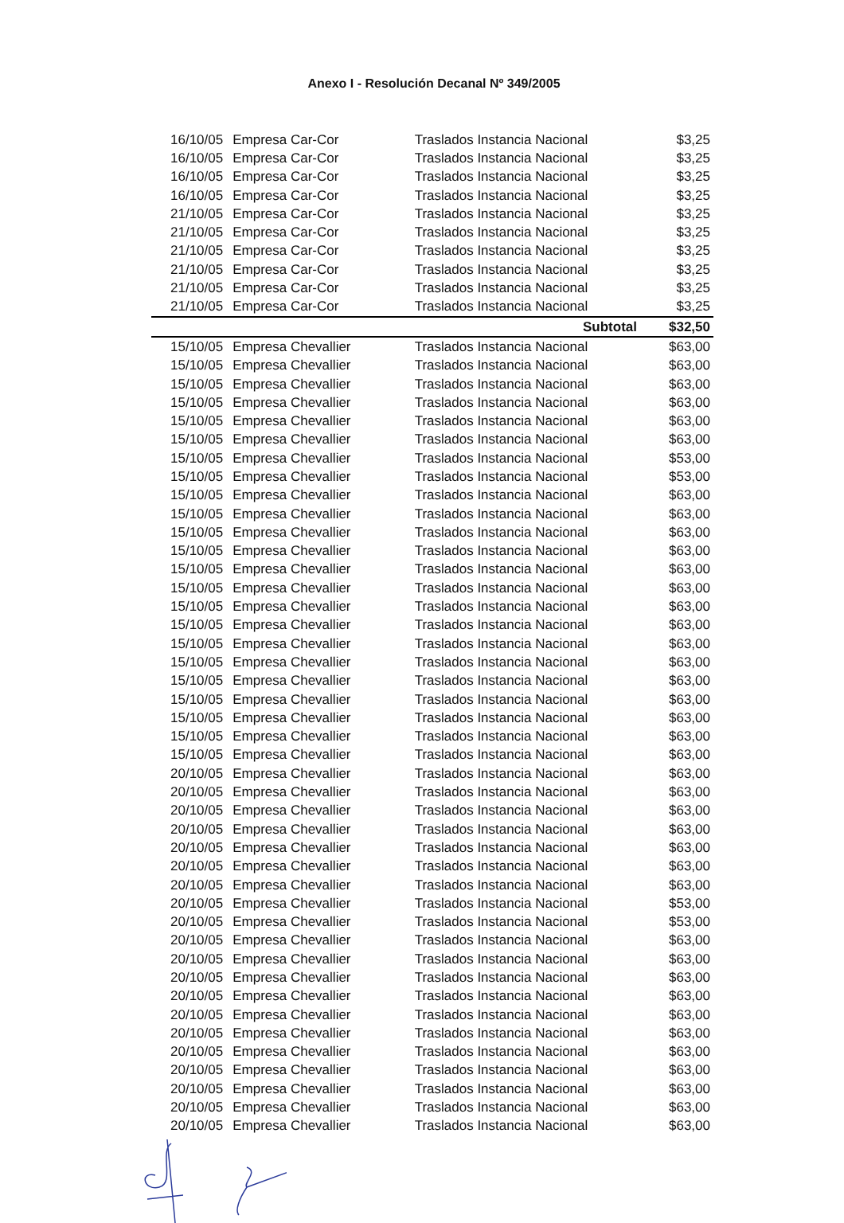Anexo I - Resolución Decanal Nº 349/2005
| 16/10/05 | Empresa Car-Cor | Traslados Instancia Nacional | $3,25 |
| 16/10/05 | Empresa Car-Cor | Traslados Instancia Nacional | $3,25 |
| 16/10/05 | Empresa Car-Cor | Traslados Instancia Nacional | $3,25 |
| 16/10/05 | Empresa Car-Cor | Traslados Instancia Nacional | $3,25 |
| 21/10/05 | Empresa Car-Cor | Traslados Instancia Nacional | $3,25 |
| 21/10/05 | Empresa Car-Cor | Traslados Instancia Nacional | $3,25 |
| 21/10/05 | Empresa Car-Cor | Traslados Instancia Nacional | $3,25 |
| 21/10/05 | Empresa Car-Cor | Traslados Instancia Nacional | $3,25 |
| 21/10/05 | Empresa Car-Cor | Traslados Instancia Nacional | $3,25 |
| 21/10/05 | Empresa Car-Cor | Traslados Instancia Nacional | $3,25 |
| | | Subtotal | $32,50 |
| 15/10/05 | Empresa Chevallier | Traslados Instancia Nacional | $63,00 |
| 15/10/05 | Empresa Chevallier | Traslados Instancia Nacional | $63,00 |
| 15/10/05 | Empresa Chevallier | Traslados Instancia Nacional | $63,00 |
| 15/10/05 | Empresa Chevallier | Traslados Instancia Nacional | $63,00 |
| 15/10/05 | Empresa Chevallier | Traslados Instancia Nacional | $63,00 |
| 15/10/05 | Empresa Chevallier | Traslados Instancia Nacional | $63,00 |
| 15/10/05 | Empresa Chevallier | Traslados Instancia Nacional | $53,00 |
| 15/10/05 | Empresa Chevallier | Traslados Instancia Nacional | $53,00 |
| 15/10/05 | Empresa Chevallier | Traslados Instancia Nacional | $63,00 |
| 15/10/05 | Empresa Chevallier | Traslados Instancia Nacional | $63,00 |
| 15/10/05 | Empresa Chevallier | Traslados Instancia Nacional | $63,00 |
| 15/10/05 | Empresa Chevallier | Traslados Instancia Nacional | $63,00 |
| 15/10/05 | Empresa Chevallier | Traslados Instancia Nacional | $63,00 |
| 15/10/05 | Empresa Chevallier | Traslados Instancia Nacional | $63,00 |
| 15/10/05 | Empresa Chevallier | Traslados Instancia Nacional | $63,00 |
| 15/10/05 | Empresa Chevallier | Traslados Instancia Nacional | $63,00 |
| 15/10/05 | Empresa Chevallier | Traslados Instancia Nacional | $63,00 |
| 15/10/05 | Empresa Chevallier | Traslados Instancia Nacional | $63,00 |
| 15/10/05 | Empresa Chevallier | Traslados Instancia Nacional | $63,00 |
| 15/10/05 | Empresa Chevallier | Traslados Instancia Nacional | $63,00 |
| 15/10/05 | Empresa Chevallier | Traslados Instancia Nacional | $63,00 |
| 15/10/05 | Empresa Chevallier | Traslados Instancia Nacional | $63,00 |
| 15/10/05 | Empresa Chevallier | Traslados Instancia Nacional | $63,00 |
| 20/10/05 | Empresa Chevallier | Traslados Instancia Nacional | $63,00 |
| 20/10/05 | Empresa Chevallier | Traslados Instancia Nacional | $63,00 |
| 20/10/05 | Empresa Chevallier | Traslados Instancia Nacional | $63,00 |
| 20/10/05 | Empresa Chevallier | Traslados Instancia Nacional | $63,00 |
| 20/10/05 | Empresa Chevallier | Traslados Instancia Nacional | $63,00 |
| 20/10/05 | Empresa Chevallier | Traslados Instancia Nacional | $63,00 |
| 20/10/05 | Empresa Chevallier | Traslados Instancia Nacional | $63,00 |
| 20/10/05 | Empresa Chevallier | Traslados Instancia Nacional | $53,00 |
| 20/10/05 | Empresa Chevallier | Traslados Instancia Nacional | $53,00 |
| 20/10/05 | Empresa Chevallier | Traslados Instancia Nacional | $63,00 |
| 20/10/05 | Empresa Chevallier | Traslados Instancia Nacional | $63,00 |
| 20/10/05 | Empresa Chevallier | Traslados Instancia Nacional | $63,00 |
| 20/10/05 | Empresa Chevallier | Traslados Instancia Nacional | $63,00 |
| 20/10/05 | Empresa Chevallier | Traslados Instancia Nacional | $63,00 |
| 20/10/05 | Empresa Chevallier | Traslados Instancia Nacional | $63,00 |
| 20/10/05 | Empresa Chevallier | Traslados Instancia Nacional | $63,00 |
| 20/10/05 | Empresa Chevallier | Traslados Instancia Nacional | $63,00 |
| 20/10/05 | Empresa Chevallier | Traslados Instancia Nacional | $63,00 |
| 20/10/05 | Empresa Chevallier | Traslados Instancia Nacional | $63,00 |
| 20/10/05 | Empresa Chevallier | Traslados Instancia Nacional | $63,00 |